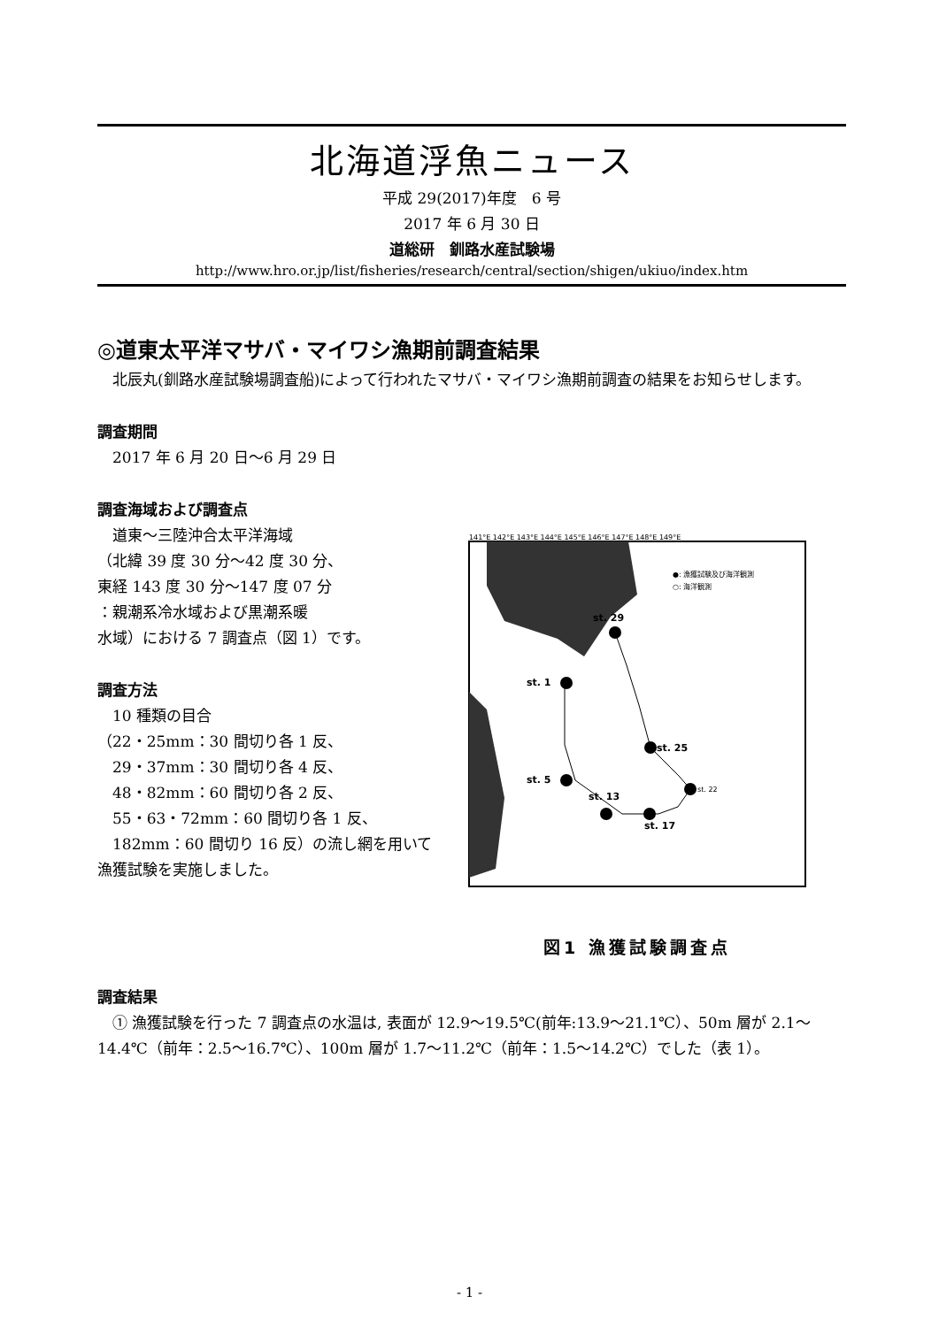北海道浮魚ニュース
平成 29(2017)年度　6 号
2017 年 6 月 30 日
道総研　釧路水産試験場
http://www.hro.or.jp/list/fisheries/research/central/section/shigen/ukiuo/index.htm
◎道東太平洋マサバ・マイワシ漁期前調査結果
　北辰丸(釧路水産試験場調査船)によって行われたマサバ・マイワシ漁期前調査の結果をお知らせします。
調査期間
　2017 年 6 月 20 日～6 月 29 日
調査海域および調査点
　道東～三陸沖合太平洋海域
（北緯 39 度 30 分～42 度 30 分、
東経 143 度 30 分～147 度 07 分
：親潮系冷水域および黒潮系暖
水域）における 7 調査点（図 1）です。
調査方法
　10 種類の目合
（22・25mm：30 間切り各 1 反、
　29・37mm：30 間切り各 4 反、
　48・82mm：60 間切り各 2 反、
　55・63・72mm：60 間切り各 1 反、
　182mm：60 間切り 16 反）の流し網を用いて漁獲試験を実施しました。
st. 29
st. 1
st. 25
st. 22
st. 5
st. 13
st. 17
●: 漁獲試験及び海洋観測
○: 海洋観測
141°E 142°E 143°E 144°E 145°E 146°E 147°E 148°E 149°E
図1 漁獲試験調査点
調査結果
　① 漁獲試験を行った 7 調査点の水温は, 表面が 12.9～19.5℃(前年:13.9～21.1℃）、50m 層が 2.1～14.4℃（前年：2.5～16.7℃）、100m 層が 1.7～11.2℃（前年：1.5～14.2℃）でした（表 1）。
- 1 -